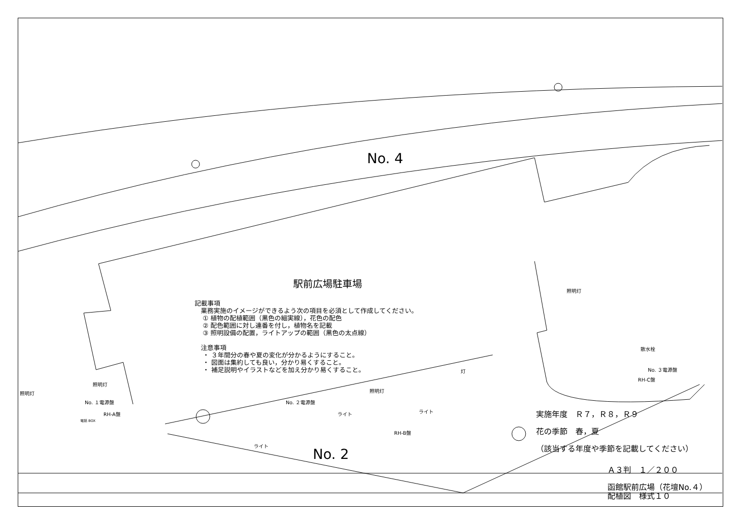No. 4
駅前広場駐車場
記載事項
業務実施のイメージができるよう次の項目を必須として作成してください。
① 植物の配植範囲（黒色の細実線），花色の配色
② 配色範囲に対し連番を付し，植物名を記載
③ 照明設備の配置，ライトアップの範囲（黒色の太点線）
注意事項
・ ３年間分の春や夏の変化が分かるようにすること。
・ 図面は集約しても良い，分かり易くすること。
・ 補足説明やイラストなどを加え分かり易くすること。
照明灯
散水栓
No. ３電源盤
RH-C盤
灯
照明灯
照明灯 照明灯
No. １電源盤
RH-A盤
電話 BOX
No. ２電源盤
ライト ライト
RH-B盤
ライト
No. 2
実施年度　Ｒ７，Ｒ８，Ｒ９
花の季節　春，夏
（該当する年度や季節を記載してください）
Ａ３判　１／２００
函館駅前広場（花壇No.４）
配植図　様式１０